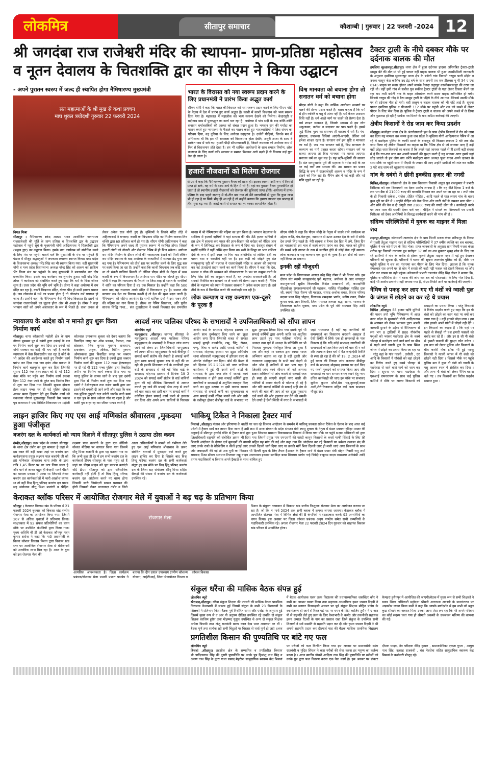लोकमित्र
सीतापुर समाचार
कौशाम्बी | गुरुवार | 22 फरवरी -2024
12
श्री जगदंबा राज राजेश्वरी मंदिर की स्थापना- प्राण-प्रतिष्ठा महोत्सव व नूतन देवालय के चितशक्ति द्वार का सीएम ने किया उद्घाटन
- अपने पुरातन स्वरुप में जल्द ही स्थापित होगा नैमिषारण्य मुख्यमंत्री
संत महात्माओं के श्री मुख से कथा प्रवचन
माघ शुक्ल त्रयोदशी गुरुवार 22 फरवरी 2024
भारत के विरासत को नया स्वरूप प्रदान करने के लिए प्रधानमंत्री ने प्रारंभ किया अद्भुत कार्य
सीएम योगी ने कहा कि भारत की विरासत को नया स्वरूप प्रदान करने के लिए पीएम मोदी के नेतृत्व में देश में प्रारंभ हुए कार्य अद्भुत हैं। काशी में काशी विश्वनाथ को भव्य स्वरूप दिया गया है। महाकाल में महालोक का भव्य स्वरूप देखने को मिलेगा। केदारपुरी व बद्रीनाथ धाम में पुनरुद्धार का कार्य चल रहा है। अयोध्या में पांच सदी के बाद कोटि-कोटि सनातन धर्मावलंबियों की आस्था को संबल प्रदान हुआ है। भगवान राम की मर्यादा का पालन करते हुए न्यायालय के फैसले का पालन करते हुए भारतवासियों ने जिस संयम का परिचय दिया, वह दुनिया के लिए अनोखा उदाहरण है। दर्जनों पीढ़ियां, जिनके मन में अभिलाषा थी कि हम भी रामलला को विराजमान होता देखेंगे, अधूरी आशा के साथ वे साकेत धाम में चले गए। हमारी पीढ़ी सौभाग्यशाली है, जिसने रामलला को अयोध्या धाम में फिर से विराजमान होते देखा है। हम भी धार्मिक आयोजनों के साथ समाज निर्माण, लोक कल्याण के लिए कार्य करें। सरकार व समाज मिलकर आगे बढ़ते हैं तो विकास कई गुना तेज हो जाता है।
हजारों नौजवानों को मिलेगा रोजगार
सीएम ने कहा कि नैमिषारण्य पुरातन वैभव को प्राप्त हो। इसका स्वरूप उसी रूप में फिर से प्राप्त हो सके, वह धर्म के साथ अर्थ के हित में भी है। यहां का पुरातन वैभव पुनर्स्थापित हो जाता है तो स्थानीय हजारों नौजवानों को रोजगार की सुविधाएं प्राप्त होंगी। अयोध्या में प्राण-प्रतिष्ठा के बाद पहले सप्ताह में दो-तीन बार गया तो मैंने व्यापारियों से पूछा कि कुछ लाभ भी हो रहा है या सिर्फ भीड़ ही आ रही है तो उन्होंने बताया कि हमारा व्यापार एक सप्ताह में तीस गुना बढ़ गया है। अच्छे कार्य से समाज का हर तबका लाभान्वित होता है।
विश्व मानवता को बचाना होगा तो सनातन धर्म को बचाना होगा
सीएम योगी ने कहा कि धार्मिक आयोजन सन्मार्ग पर चलने की प्रेरणा प्रदान करते हैं। शास्त्र कहता है कि धर्म से हीन व्यक्ति व पशु में अंतर नहीं है। धर्म केवल उपासना विधि नहीं है। धर्म अच्छे मार्ग पर चलने की प्रेरणा देता है। धर्म शाश्वत व्यवस्था है, जिसके माध्यम से हम लोग अनुशासन, कर्तव्य व सदाचार का पाठ पढ़ते हैं। इससे जुड़े नैतिक मूल्य का समन्वय ही वास्तव में धर्म है। पंथ-संप्रदाय, उपासना विधियां आएंगी-जाएंगी, लेकिन धर्म हमेशा शाश्वत रहता है। सनातन धर्म इस सृष्टि व मानवता का धर्म है। जब तक सनातन धर्म है, विश्व मानवता के कल्याण का मार्ग प्रशस्त करता रहेगा। सनातन धर्म पर खतरा आएगा तो विश्व मानवता पर खतरा आएगा। सनातन धर्म का मूल यज्ञ है। यह ऋषि-मुनियों की साधना है। संत सनमुखानंद पुरी जी महराज ने नर्मदा नदी के तट पर कई वर्षों तक साधना की। उस साधना का प्रसाद सिद्धि के रूप में राजराजेश्वरी आश्रम व मंदिर के रूप में देखने को मिल रहा है। नैमिष क्षेत्र में नई कड़ी और नई मणि जुड़ने जा रही है।
विमल मिश्रा
सीतापुर । नैमिषारण्य स्कंद आश्रम भवन आयोजित जगन्माता राजराजेश्वरी की मूर्ति के प्राण प्रतिष्ठा व चितशक्ति द्वार के उद्घाटन महोत्सव में पहुंचे सूबे के मुख्यमंत्री योगी आदित्यनाथ ने चितशक्ति द्वार (प्रमुख द्वार) का उद्घाटन किया। इसके बाद कार्यक्रम को संबोधित करने के लिए मंच पर पहुंचे। बताते चलें कि मुख्यमंत्री के मंच पर पहुंचते ही पंडाल में मौजूद श्रद्धालुओं ने जयकारा लगाकर स्वागत किया। मध्य प्रदेश के विधानसभा अध्यक्ष नरेंद्र सिंह का भी स्वागत किया गया। वहीं मुख्यमंत्री योगी व मध्य प्रदेश विधानसभा अध्यक्ष नरेन्द्र सिंह को आश्रम का साहित्य भेंट किया मंच पर पहुंचने के बाद मुख्यमंत्री ने माल्यार्पण कर दीप प्रज्वलित किया। इसके बाद कार्यक्रम का शुभारंभ हुआ। वहीं नरेंद्र सिंह तोमर ने कार्यक्रम को संबोधित करते हुए कहा कि धर्म के बिना जीवन शून्य है। उत्तर प्रदेश की भूमि धर्म भूमि है। तोमर ने कहा अयोध्या में राम मंदिर बन रहा है, काशी विश्वनाथ मंदिर, गोरक्ष पीठ हो सभी इसका प्रमाण है। जब लोकतंत्र में धर्म का प्रभाव होता है तो लोकतंत्र धर्म परायण हो जाता है। उन्होंने कहा कि नैमिषारण्य वैसे भी विश्व विख्यात है। इसमें मां जगदंबा राजराजेश्वरी का जुड़ना होना और भी अच्छा है। तोमर ने कहा भगवान संतों को अपने अंशावतार के रूप में भेजते हैं। राजा जनक से लेकर अनेक राज योगी हुए हैं। मुस्लिमों ने जितने मंदिर तोड़े थे अहिल्याबाई ने बनवाए। काशी का विश्वनाथ मंदिर का निर्माण कराया।शिव शक्ति द्वारा 60 प्रतिशत कार्य हो गया है। सीएम योगी आदित्यनाथ ने कहा कि नैमिषारण्य अपने जल्द ही पुरातन स्वरूप में स्थापित होगा। जिससे हजारों लोगों को नौकरी और रोजगार नैमिष में ही मिल सकेगा। अयोध्या राम मंदिर निर्माण के दौरान लोगो की नकारात्मक देखने को मिली लेकिन राम मंदिर स्थापना के बाद अयोध्या के व्यापारियों में व्यापार डेढ़ गुना तक बढ़ गया है। नैमिषारण्य को तीर्थ स्तर पर स्थापित करने के लिए युद्ध स्तर पर कार्य किया जा रहा है। उन्होंने कहा कि काशी विश्वनाथ जब कोई जाता था तो संकरी गालियां मिलती थी लेकिन पीएम मोदी के नेतृत्व में भव्य काशी के रूप में विराजमान है। अयोध्या राम मंदिर पर बोलते हुए सीएम योगी ने कहा कि न्यायालय के फैसले पर जिस तरह से भारत के नागरिकों ने शांति का परिचय दिया है वह एक मिसाल है। उन्होंने कहा कि 500 साल बाद यह रामलला अपने मंदिर में विराजमान हुए है। समाज और सरकार जब देश का विकास करती है तो देश की सूरत बदल जाती है। नैमिषारण्य की महिमा अपरंपार है। सभी धार्मिक ग्रंथों ने इस पावन तीर्थ की महिमा का गान किया है। तीरथ वर नैमिष विख्याता, अति पुनीत साधक सिद्धि गाथा... संत तुलसीदास ने सबसे विख्यात ग्रंथ रामचरित मानस में भी नैमिषारण्य की महिमा का ज्ञान किया है। भगवान वेदव्यास के सानिध्य में हजारों ऋषियों ने यहां साधना की थी। 88 हजार ऋषियों ने इस क्षेत्र में साधना कर भारत की ज्ञान-विज्ञान की धरोहर को वैदिक ज्ञान के रूप में लिपिबद्ध कर विरासत के रूप में दिया था। देवासुर संग्राम में महर्षि दधीचि ने यहीं अस्थि दान किया था। सती के जिह्वा का भाग ललिता देवी के रूप में इसी स्थल पर गिरा था। शक्तिपीठ मां ललिता देवी का पावन धाम व चक्रतीर्थ यहीं पर है। इस कड़ी को जोड़ते हुए संत सनमुखानंद पुरी जी महराज ने राजराजेश्वरी मंदिर व आश्रम की स्थापना कर नई ऊंचाइयां प्रदान करने का कार्य किया है। सीएम ने कहा कि देश, समाज व लोक की व्यवस्था को लोककल्याण के पथ पर उन्मुख करने के लिए जिस देवी का अनुष्ठान करते हैं, वह जगदंबा राजराजेश्वरी है। जो सबको नियंत्रित कर सन्मार्ग पर ले चलने की प्रेरणा प्रदान करती है। नैमिष तीर्थ के महात्म्य को ध्यान में रखकर सरकार ने अनेक कदम उठाए हैं। इसे तीर्थ के रूप में विकसित करने की कार्यवाही चल रही है।
लोक कल्याण व राष्ट्र कल्याण एक-दूसरे के पूरक हैं
सीएम योगी ने कहा कि पीएम मोदी के नेतृत्व में चलने वाले कार्यक्रम का उद्देश्य जाति, पंथ-वेशभूषा, खानपान से ऊपर उठकर देश के बारे में सोचें। देश हमारे लिए पहले है। मेरी साधना व वैभव देश हित में लगे, जिस दिन हर भारतवासी इस भाव से कार्य करना प्रारंभ कर देगा, भारत को दुनिया की सबसे बड़ी ताकत के रूप में स्थापित होने से कोई रोक नहीं सकता। लोक कल्याण व राष्ट्र कल्याण एक-दूसरे के पूरक हैं। इन दोनों को अलग नहीं किया जा सकता।
इनकी रहीं मौजूदगी
मध्य प्रदेश के विधानसभा अध्यक्ष नरेंद्र सिंह तोमर ने भी विचार रखे। इस दौरान संत स्वामी सनमुखानंद पुरी महराज, अयोध्या से आए जगदगुरु रामानुजाचार्य सुग्रीव किलाधीश विश्वेश प्रपन्नाचार्य जी, कामदगिरि पीठाधीश्वर रामस्वरूपाचार्य जी महराज, नरसिंह पीठाधीश्वर नरसिंह दास जी, स्वामी विद्या चैतन्य जी महराज, सांसद अशोक रावत, विधान परिषद सदस्य पवन सिंह चौहान, विधायक रामकृष्ण भार्गव, मनीष रावत, निर्मल कुमार वर्मा, ज्ञान तिवारी, जिला पंचायत अध्यक्ष श्रद्धा सागर, भाजपा के जिलाध्यक्ष राजेश शुक्ला, मध्य प्रदेश के पूर्व मंत्री रामपाल सिंह आदि उपस्थित रहे।
न्यायालय के आदेश को न मानते हुए शुरू किया निर्माण कार्य
सीतापुर। थाना कोतवाली महोली क्षेत्र के ग्राम नौगवां मुसब्बर पुर में दबंगों द्वारा दबंगई के बल पर निर्माण कार्य शुरू कर दिया इन दबंगों को योगी सरकार का कोई भी भय नहीं है जबकि न्यायालय में केस विचाराधीन चल रहा है कोर्ट के भी आदेश की अवहेलना करते हुए निर्माण कार्य प्रारंभ कर दिया गया जब दबंग ओम प्रकाश ने निर्माण कार्य बलपूर्वक शुरू कर दिया जिसकी सूचना 112 नंबर हेल्प लाइन को दी गई 112 नंबर मौके पर पहुँच कर निर्माण कार्य रुकवा दिया 112 नंबर जाने के तुरंत बाद निर्माण फिर से शुरू कर दिया गया जिसकी सूचना दोबारा हेल्प लाइन नम्बर पर दी गई पुलिस दोबारा आकर सख्त हिदायत देते हुए निर्माण कार्य को रुकवाया नौगवां मुसब्बरपुर निवासी प्रेम प्रकाश पुत्र राजाराम ने एक लिखित शिकायत पत्र महोली कोतवाल उमाकान्त शुक्ला को देकर बताया कि विवादित जगह पर ओम प्रकाश, कैलाश, राम खेलावन, शिव कुमार पुत्रगण राजाराम, दयाशंकर, अनुज, अंकित, विपिन पुत्रगण ओमप्रकाश द्वारा विवादित जगह पर जबरन निर्माण कार्य शुरू कर दिया है दबंगों द्वारा जबरन निर्माण कार्य की सूचना 112 नम्बर हेल्पलाइन पर दी गई थी 112 नम्बर पुलिस द्वारा विवादित जमीन पर निर्माण कार्य रुकवा दिया गया था परन्तु पुलिस के वापस जाने के बाद पुनः दबंगों द्वारा फिर से निर्माण कार्य शुरू कर दिया गया दबंगों ने देशीराइफल तथा कांता भाली द्वारा मार डालने की धमकी दी जाने लगी और कहा कि कब तक पुलिस तुम्हारी रक्षा करेगी जबकि वादी स्वयं व एक पुत्र के साथ अकेला गाँव पर रहता है और बाकी पुत्र बाहर रह कर जीवन यापन करते हैं
आदर्श नगर पालिका परिषद के सभासदों ने उपजिलाधिकारी को सौंपा ज्ञापन
लोकमित्र ब्यूरो
महमूदाबाद ,सीतापुर। जनपद सीतापुर के महमूदाबाद आदर्श नगर पालिका परिषद महमूदाबाद के सभासदों ने निष्पक्ष जांच कराए जाने को लेकर उप जिलाधिकारी महमूदाबाद को ज्ञापन सौंपा। महमूदाबाद के वार्ड बीबीपुर में सफाई कर्मी संतोष की तैनाती है सफाई कर्मी द्वारा साफ सफाई सुचारू रूप से नहीं की जा रही थी इसकी शिकायत वार्ड के नागरिकों द्वारा वार्ड के सभासद से की गई जिस वार्ड के सभासद मोहम्मद इस्लाम ने दिनांक 19 2 2024 को सफाई कर्मी संतोष से वार्ड वासियों द्वारा की गई मौखिक शिकायतों से अवगत कराते हुए वार्ड की सफाई ठीक तरह से करने को बात कहा। बस इसी बात पर सफाई कर्मी ने उत्तेजित होकर सफाई कार्य करने से इनकार कर दिया और अपने अन्य साथियों से निराधार आरोप वार्ड के सभासद मोहम्मद इस्लाम पर अपने साथ दुर्व्यवहार किए जाने का झूठा आरोप लगा दिया जिसकी वजह से समस्त सफाई मुराही वाल्मीकि, रामू, चिंटू, रोशन, पप्पू, शिवा व राजेंद्र आदि सफाई कर्मियों ने सभासद मोहम्मद इस्लाम पर झूठा अभियोग थाना कोतवाली महमूदाबाद में हरिजन एक्ट के अंतर्गत पंजीकृत कर दिया। बोर्ड की बैठक में जो दिनांक 15.2.2024 को नगर पालिका कार्यालय में हुई थी उसमें सभी वार्डों के सभासद के द्वारा नगर क्षेत्र में सफाई कार्य संतोषजनक न होने तथा सफाई कर्मियों द्वारा नागरिकों व सभासदों से अनुचित व्यवहार किए जाने का मुद्दा उठाया था इसी कारण समस्त सभासद से सफाई कर्मी का सुपरवाइजर व अन्य सफाई कर्मी रंजिश मानने लगे और उसी के वशीभूत होकर बीबीपुर वार्ड के सभासद पर झूठा मुकदमा लिखा दिया गया इसके पूर्व भी सफाई कर्मियों द्वारा अपनी जाति का अनुचित लाभ उठाते हुए नगर पालिका परिषद के अध्यक्ष तथा पूर्व में अध्यक्ष के प्रतिनिधि पर भी निराधार मुकदमा पंजीकृत किया जा चुका है एक और जहां पर सरकार द्वारा स्वच्छ भारत अभियान बताया जा रहा है वहीं दूसरी ओर न्यायालय महमूदाबाद के सभी वार्ड गंदगी से ओत प्रोत हैं नालियों में मल भरा पड़ा है जिसकी जांच स्वयं श्रीमान जी करें अन्यथा सक्षम अधिकारी से जांच कराये तो सच्चाई स्वत ही स्पष्ट हो जाएगी संपूर्ण नगर वासी की नालियों में मलवा गंदगी से परेशान हो रहे है और यदि सफाई कर्मियों से सफाई सही ढंग से करने की बात की जाए तो वह झूठा मुकदमा दर्ज करने की और हड़ताल कर देने की धमकी देने लगते हैं ऐसी स्थिति में नगर के सभासदों में जहां भयव्याप्त है वहीं यह नागरिकों की समस्याओं का निस्तारण करवाने असहज है ऐसी स्थिति में सिर्फ एक ही सभासदों के पास विकल्प है कि यदि कोई सभासद नागरिकों की समस्याओं को हल किए जाने की बात ही न करें और त्यागपत्र देकर घरों में बैठ जाएं।ऐसी स्थिति से स्पष्ट हो रहा है की जो 19. 2 .2024 को हुई घटना की निष्पक्ष जांच कराकर बीबीपुर वार्ड के सभासद मोहम्मद इस्लाम पर दर्ज किए गए फर्जी मुकदमे को समाप्त किया जाए और सभासदों का मान सम्मान बनाए रखने हेतु न्याय उचित कार्यवाही की जाए।इस मौके पर सभासद सुनील कुमार मौर्या,प्रेम चंद्र,नूरजहाँ,कमर अली,शेरो,रिजवाना सहित कई अन्य सभासद मौजूद रहे।
लाइन हाजिर किए गए एस आई मणिकांत श्रीवास्तव ,मुकदमा हुआ पंजीकृत
बजरंग दल के कार्यकर्ता को न्याय दिलाने में सीतापुर पुलिस ने उठाया ठोस कदम
तंम्बौर,सीतापुर। उत्तर प्रदेश के जनपद सीतापुर के थाना क्षेत्र तंबौर का पुरा मामला है जहां से इस वक्त की बड़ी खबर जहां पर बजरंग दल बलोउपासना प्रमुख लक्ष्मण पाल बजरंगी जी को ह0 मणिकांत श्रीवास्तव थाना तंबौर के द्वारा रात्रि 1,45 मिनट पर घर उठा लिया जाता है और थाने ले जाकर बहुत ही बेरहमी मारने पीटने का मामला प्रकाश में आया था जिसको लेकर बजरंग दल कार्यकर्ताओं में भारी आक्रोश व्याप्त था तो वहीं विश्व हिन्दू परिषद बजरंग दल प्रखंड सह संयोजक सीनू मिश्रा बजरंगी व पीड़ित लक्ष्मण पाल बजरंगी के द्वारा एक वीडियो सोशल मीडिया पर वायरल किया गया जिसमें सीनू मिश्रा बजरंगी के द्वारा यह बताया गया था कि अभी कुछ ही देर में हम सभी बजरंग दल के कार्यकर्ता डीएम सीतापुर के पास पहुंच रहे हैं जहां पर डीएम साहब को पूरा प्रकरण बताएंगे यदि डीएम सीतापुर को द्वारा संवैधानिक कार्यवाही नहीं होती है तो विश्व हिन्दू परिषद बजरंग दल आंदोलन करने पर बाध्य होगा जिसकी सारी जिम्मेदारी सासन प्रशासन की होगी जिसको लेकर थानाध्यक्ष तंबौर व जिले आला अधिकारियों ने मामले को गंभीरता लेते हुए एस आई मणिकांत श्रीवास्तव के ऊपर संबंधित धाराओं में मुकदमा दर्ज करते हुए लाइन हाजिर कर दिया है जिसके बाद विश्व हिन्दू परिषद बजरंग दल के सभी कार्यकर्ता संतुष्ट हुए इस मौके पर विश्व हिंदू परिषद बजरंग दल के जिला सह संयोजक सीनू मिश्रा सहित सैकड़ों की संख्या में बजरंग दल के कार्यकर्ता उपस्थित रहे।
भाकियू टिकैत ने निकाला ट्रैक्टर मार्च
पिसावां ,सीतापुर। पंजाब और हरियाणा के बार्डरों पर चल रहे किसान आंदोलन के समर्थन में भाकियू प्रवक्ता राकेश टिकैत के ऐलान के बाद आज कई प्रदेशों में ट्रैक्टर मार्च कर ज्ञापन दिया जाना है उसी क्रम में आज संगठन के प्रदेश संगठन मंत्री श्यामू शुक्ला के नेतृत्व में मंडल प्रवक्ता हरिहर मास्टर की अगुवाई में सीतापुर हरदोई बॉर्डर से ट्रैक्टर मार्च शुरू हुआ जिसका समापन विकासखण्ड पिसावां में किया गया मौके पर पहुंचे सक्षम अधिकारी को द्वारा जिलाधिकारी राष्ट्रपति को संबोधित ज्ञापन भी दिया गया जिसमें प्रमुख मांग एमएसपी की गारंटी कानून किसानों के कर्जा माफी सिंचाई के लिए फ्री बिजली आंदोलन के दौरान दर्ज मुकदमों की वापसी सहित यह मांग की गई और कहा गया कि आंदोलन कर रहे किसानों पर बर्बरता तत्काल बंद की जाए उनके रास्ते से बैरिकेडिंग व कीलें हटाई जाएं उनको दिल्ली जाने दिया जाए या उनकी मांगें बिना दिल्ली जाए ही मानी जाएं अगर किसानों के साथ जोर जबरदस्ती की गई तो अब यूपी का किसान भी दिल्ली कूच के लिए तैयार है।आज के ट्रैक्टर मार्च में मंडल प्रचार मंत्री मोहन तिवारी रामू शर्मा रामचन्द्र मिश्रा डॉक्टर सलमान रिजवान लड्डू यादव अजयपाल इकरार बलविंदर बाबा शिवराम भार्गव नन्हे त्रिवेदी बाबूराम यादव रामसागर अर्कबंसी आदि तमाम पदाधिकारी व किसान अपने ट्रैक्टरों के साथ शामिल हुए
केराकत ब्लॉक परिसर में आयोजित रोजगार मेले में युवाओं ने बढ़ चढ़ के प्रतिभाग किया
जौनपुर । केराकत विकास खंड के परिसर में 21 फरवरी 2024 बुधवार को विकास खंड स्तरीय रोजगार मेला का आयोजन किया गया। जिसमें 207 से अधिक युवाओं ने प्रतिभाग किया। साक्षात्कार में 92 सफल प्रतियोगियों का चयन मौके पर उपस्थित कंपनियों द्वारा किया गया। मुख्य अतिथि बी डी ओ केराकत जौनपुर पवन कुमार सरोज ने कहा कि मा0 प्रधानमंत्री के विजन कौशल विकास मिशन द्वारा विकास खंड स्तर पर आयोजित रोजगार मेला से बेरोजगारों को अत्यधिक लाभ मिल रहा है। आज के युवा को इस रोजगार मेला की
रोजगार मेला
अत्यधिक आवश्यकता है। जिला कार्यक्रम प्रबंधक/रोजगार मेला प्रभारी प्रभात पाण्डेय ने बताया कि दीन दयाल उपाध्याय ग्रामीण कौशल्य योजना, आईटीआई, जिला सेवायोजन विभाग व कौशल विकास
मिशन के संयुक्त तत्वाधान में विकास खंड स्तरीय निःशुल्क रोजगार मेला का आयोजन कराया जा रहा है। जो कि 4 मार्च 2024 तक सभी ब्लाक में क्रमशः लगाया जाएगा। केराकत ब्लॉक में आयोजित रोजगार मेला में विभिन्न क्षेत्रों की 8 कंपनियों ने साक्षात्कार करके 92 अभ्यर्थियों का चयन किया। इस अवसर पर जिला कौशल प्रबंधक अनूप पाण्डेय समेत सभी कम्पनियों के पदाधिकारी उपस्थित रहे। अगला रोजगार मेला 22 फरवरी 2024 दिन गुरुवार को शाहगंज विकास खंड परिसर में आयोजित होगा।
टैक्टर ट्राली के नीचे दबकर मौके पर दर्दनाक बालक की मौत
इमलिया सुल्तानपुर,सीतापुर। थाना क्षेत्र में हुआ दर्दनाक हादसा अनियंत्रित ट्रैक्टर-ट्राली मासूम बेटे की मौत,मां भी हुई घायल वहीं बाइक चालक भी हुआ जख्मी।मिली जानकारी के अनुसार इमलिया सुल्तानपुर थाना क्षेत्र के बसेती गांव निवासी तरन्नुम पत्नी मोईन व उनका मासूम बेटा कासिब उम्र डेढ़ वर्ष के साथ अपनी एच एफ डीलक्स यू पी 34 ए एफ 0145 बाइक पर सवार होकर अपने मायके नेवादा लहरपुर काजीकमालपुर की तरफ जा रहीं थी। वहीं इसी गांव से सबील पुत्र सकील ट्रैक्टर ट्रॉली से गन्ना लेकर टिकरा बेंचने जा रहा था। तभी बसेती गांव के बाहर ओवरटेक करते समय बाइक अनियंत्रित हो गयी। जिससे तरन्नुम की गोद मे बैठा मासूम ट्राली के पहिये के नीचे आ गया। जिससे उसकी मौके पर ही दर्दनाक मौत हो गयी। वहीं तरन्नुम व बाइक चालक को भी चोटें आई हैं। सूचना पाकर इमलिया पुलिस व पीआरवी 112 मौके पर पहुंची और शव को कब्जे में लेकर पीएम के लिए भेज दिया है। पुलिस ने ट्रैक्टर ट्राली व चालक को अपने कब्जे में ले लिया और पूछताछ हो रही है प्रार्थना पत्र मिलने के बाद अग्रिम कार्रवाई की जाएगी।
क्षेत्रीय किसानों ने रोड जाम कर किया प्रदर्शन
सीतापुर। मछरेहटा थाना क्षेत्र के अंतर्गतग्वाली पुल के पास क्षेत्रीय किसानों ने रोड को जाम कर दिया यह मामला उस समय हुआ जब प्रदेश के मुखिया योगी आदित्यनाथ नैमिष में आ रहे थे मछरेहटा पुलिस के काफी मानने के बावजूद भी किसान लगभग 2 घंटे तक रोड जाम किया रहे क्षेत्रीय किसानों का कहना था कि नैमिष क्षेत्र से जो जानवर आए हैं उन्हें वहीं छोड़ा जाए किसानों का कहना है कि हमारे यहां जानवर पहले से ही इतनी बड़ी संख्या में है कि रात-रात जाग कर अपनी फसलों की सुरक्षा करते हैं यह जानवर अगर हमारे यहां छोड़ जाएंगे तो हम लोग क्या करेंगे मछरेहटा थाना अध्यक्ष पूजा यादव अपने दलबल के साथ मौके पर पहुंची साथ में पीएसी के जवान भी आए उन्होंने ग्रामीणों को शांत कर करीब 2 घंटे बाद जाम को खुलवाया जासका।
गांव के दबंगो ने छीनी इक्कीस हजार की नगदी
मिश्रित,सीतापुर। कोतवाली क्षेत्र के ग्राम शिवथान निवासी अनुज पुत्र राजकुमार ने प्रभारी निरीक्षक को एक शिकायती पत्र देकर आरोप लगाया है । कि वह बीते दिवस 1 बजे के लग भग बैंक से 21000 रुपए की धनराशि निकाल कर अपने घर जा रहा था । तभी गांव के ही निवासी राकेश , राजेश ,रोहित मोहित , आदि पहले से घात लगाए गांव के बाहर कुछ दूरी पर बैठे थे । उन्होंने पीड़ित को रोक लिया और लाठी डंडों से जमकर मारा पीटा । और सोने की चैन व दो अंगूठी तथा 21000 रुपए की नगदी छीन ली । कार्यवाही करने पर जान माल की धमकी देकर चले गए । पीड़ित ने मांमले का शिकायती पत्र प्रभारी निरीक्षक को देकर आरोपियों के विरुद्ध कार्यवाही करने की मांग की हैं ।
संदिग्ध परिस्थितियों में युवक का माइनर में मिला शव
लहरपुर,सीतापुर। कोतवाली तालगांव क्षेत्र के ग्राम पिपरी मजरा कंजा शरीफपुर के निकट से गुजरी तेंदुआ माइनर नहर से संदिग्ध परिस्थितियों में 37 वर्षीय व्यक्ति का शव बरामद, पुलिस ने शव को पीएम के लिए भेजा। प्राप्त जानकारी के अनुसार ग्राम पिपरी मजरा कंजा शरीफ पुर निवासी नारायण पुत्र सतोहन 37 वर्ष का शव बुधवार सुबह शौच के लिए जा रहे ग्रामीणों ने गांव के करीब से होकर गुजरी तेंदुआ माइनर नहर में पड़े हुए देखकर परिजनों को सूचना दी, परिजनों ने घटना की सूचना तालगांव पुलिस को दी, मौके पर पहुंची पुलिस ने शव का पंचनामा कर पीएम के लिए भेज दिया। ज्ञातव्य है कि मृतक मंगलवार रात अपने घर से खेत में सरसो की कटी पड़ी फसल को देखने निकला था और लौट कर वापस घर नही पहुंचा। कोतवाली प्रभारी तालगांव वीरेंद्र सिंह तोमर ने बताया कि, पुलिस व फॉरेंसिक टीम ने घटना की जांच कर शव को पोस्टमार्टम के लिए भेज दिया है, कोई भी आरोप प्रत्यारोप नहीं लगाया गया है, पीएम रिपोर्ट आने पर कार्रवाई की जाएगी।
नैमिष से पकड़ कर लाए गए गौ वंशों को ग्वाली पुल के जंगल में छोड़ने का कर रहे थे प्रयास
लोकमित्र ब्यूरो
मिश्रित ,सीतापुर। 88 हजार ऋषि मुनियों की पावन तपो भूमि नैमिषारण्य में आज उत्तर प्रदेश के मुख्यमंत्री योगी आदित्यनाथ के आगमन को लेकर प्रशासन द्वारा अपनी नाकामी छुपाने के उद्देश्य से नैमिषारण्य से लग भग 8 ट्रालियों में 800 गौवंशीय पशुओं को भरकर मछरेहटा क्षेत्र के कस्बे चौराहा से मछरेहटा जाने वाले मार्ग पर बीच में पड़ने वाले ग्वाली पुल के पास स्थित जंगल में छोड़ने का प्रयास किया जा रहा था । परंतु वहां के गांव ग्वाली , उचौली , ग्रंट आदि के किसानों ने गौवंशों को वहां छोड़ने का विरोध करते हुए कस्बे चौराहा से मछरेहटा से जाने वाले मार्ग को जाम कर दिया । सूचना पर थाना मछरेहटा के एसआई रामनरायण के साथ कई पुलिस कर्मियों ने मौके पर आकर किसानों को समझाने का प्रयास किया । परंतु किसानो ने विरोध प्रदर्शन करते हुए कहा कि इन गौ वंशो को छोड़ने का काम यहां पर क्यों कर लाया गया है । वहीं इनको छोड़ा जाय । हम लोग इनको अपने गांवों में छोड़ने नही देंगे । इन किसानो का कहना है । कि यहां पर पहले से सैकड़ों गौ वंश हमारी फसलों को बर्बाद कर रहे हैं । और इन 8 सौ गौ वंशो से हमारी फसलों की सुरक्षा कौन करेगा । इस बात को लेकर पुलिस और किसानों के बीच काफी नोक झोंक भी हुई परन्तु किसानो ने ग्वाली जंगल में गौ वंशो को छोड़ने नही दिया । जिससे मौके पर पहुंचे पुलिस बल ने कुछ गौ वंशो को ग्वाली के पसु आश्रय स्थल में संरक्षित कर दिया । और अन्य गौ वंशो को लेकर नैमिष वापस चले गए । तब किसानों का विरोध प्रदर्शन समाप्त हुआ ।
संकुल धरैंचा की मासिक बैठक संपन्न हुई
लोकमित्र ब्यूरो
खैराबाद,सीतापुर। धरैंचा संकुल शिक्षक की फरवरी की मासिक बैठक प्राथमिक विद्यालय कैथाभारी में सम्पन्न हुई जिसमें संकुल के सभी 23 विद्यालयों के शिक्षकों ने प्रतिभाग किया बैठक पूर्व निर्धारित समय और एजेंडा के अनुसार हुई जिसमें मुख्य रूप से ए आर पी अनुपम दीक्षित उपस्थित रहे जबकि दो संकुल शिक्षक काजिम हुसैन तथा मोहम्मद यूसुफ उपस्थित थे अन्य दो संकुल शिक्षक अर्चना त्रिपाठी तथा अंजू राजवंशी बाल्य काल देख भाल अवकाश पर थीं । बैठक पूर्ण तया सार्थक रही सभी बिंदुओं पर विस्तार से चर्चा पूर्ण हो जाएं ।अन्त में बैठक आयोजक एवम उक्त विद्यालय की प्रधानाध्यापिका जसविंदर कौर ने सभी का आभार व्यक्त किया तथा सहायक अध्यापिका हसन जमाल रिज़्वी ने सभी का स्वागत किया।इसी अवसर पर पूर्व संकुल शिक्षक मोहित पांडेय के स्थानांतरण हो जाने से रिक्त पड़े पद पर चयन के लिए काजिम हुसैन ने ए आर पी से सहमति लेते हुए उक्त के लिए कैथाभारी के कर्मठ और तकनीकी सहायक हसन जमाल रिज़्वी के नाम का प्रस्ताव रखा जिसे संकुल के उपस्थित सभी शिक्षकों ने सर्व सम्मति से सहमति प्रदान कर दी और हसन जमाल रिज़्वी ने भी अपनी सहमति प्रदान कर दी।मार्च माह की बैठक मासिक प्राथमिक विद्यालय कैमहरा हुसैनपुर में आयोजित की जाएगी।बैठक में मुख्य रूप से सभी शिक्षकों ने खण्ड शिक्षा अधिकारी महोदया श्रीमती आराधना अवस्थी के स्थानांतरण पर अफ़सोस व्यक्त किया सभी ने कहा कि आपके मार्गदर्शन में हम सभी को बहुत कुछ सीखने का अवसर मिला उनका जाना ऐसा लग रहा कि मेरे अपने परिवार का कोई सदस्य चला गया हो श्रीमती अवस्थी के उज्जवल भविष्य की कामना की गई।
प्रगतिशील किसान की पुण्यतिथि पर बांटे गए फल
लोकमित्र ब्यूरो
बिसवां ,सीतापुर। तहसील क्षेत्र के सम्मानित व प्रगतिशील किसान चौ.आदित्यनाथ सिंह की दूसरी पुण्यतिथि पर उनके पुत्र हिमांशु नाथ सिंह व अरुण नाथ सिंह के द्वारा गाथा प्रसाद मेहरोत्रा सामुदायिक स्वास्थ्य केंद्र बिसवां पर मरीजों को फल वितरित किया गया इस अवसर पर समाजसेवी उमंग राजवंशी व मुदित सिंघल ने कहा गरीबों की सेवा करना हर मनुष्य का कर्तव्य बनता है । आज स्वर्गीय चौधरी आदित्य नाथ सिंह की पुण्यतिथि पर मरीजों को उनके पुत्र द्वारा फल वितरण करना एक नेक कार्य है। इस अवसर पर डॉक्टर दीपक यादव, नेत्र परीक्षक वीरेंद्र कुमार , समाजसेविका एकता गुप्ता , आयुष नाथ सिंह, उत्साह राजवंशी , वंश मेहरोत्रा सहित सामुदायिक स्वास्थ्य केंद्र बिसवां के कर्मचारी मौजूद रहे।